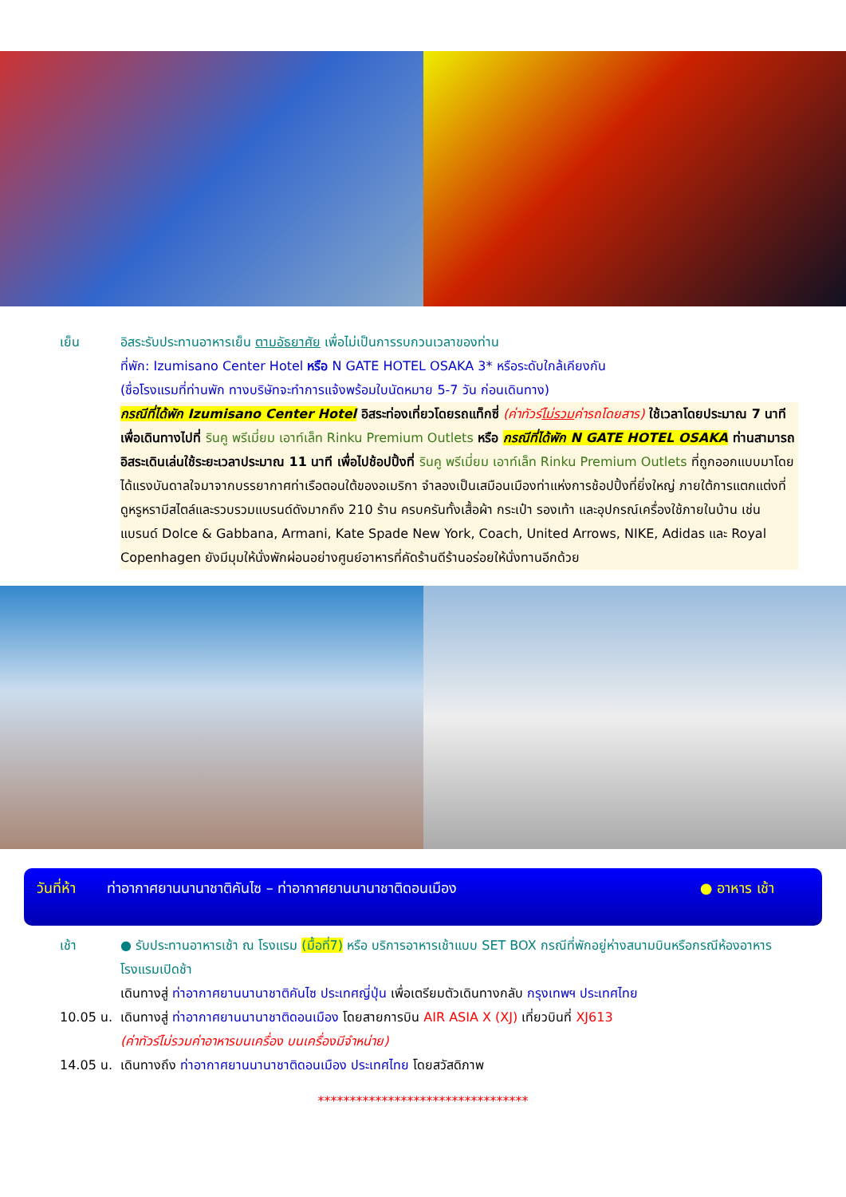เย็น อิสระรับประทานอาหารเย็น ตามอัธยาศัย เพื่อไม่เป็นการรบกวนเวลาของท่าน
ที่พัก: Izumisano Center Hotel หรือ N GATE HOTEL OSAKA 3* หรือระดับใกล้เคียงกัน
(ชื่อโรงแรมที่ท่านพัก ทางบริษัทจะทำการแจ้งพร้อมใบนัดหมาย 5-7 วัน ก่อนเดินทาง)
กรณีที่ได้พัก Izumisano Center Hotel อิสระท่องเที่ยวโดยรถแท็กซี่ (ค่าทัวร์ไม่รวมค่ารถโดยสาร) ใช้เวลาโดยประมาณ 7 นาที เพื่อเดินทางไปที่ รินคู พรีเมี่ยม เอาท์เล็ท Rinku Premium Outlets หรือ กรณีที่ได้พัก N GATE HOTEL OSAKA ท่านสามารถอิสระเดินเล่นใช้ระยะเวลาประมาณ 11 นาที เพื่อไปช้อปปิ้งที่ รินคู พรีเมี่ยม เอาท์เล็ท Rinku Premium Outlets ที่ถูกออกแบบมาโดยได้แรงบันดาลใจมาจากบรรยากาศท่าเรือตอนใต้ของอเมริกา จำลองเป็นเสมือนเมืองท่าแห่งการช้อปปิ้งที่ยิ่งใหญ่ ภายใต้การแตกแต่งที่ดูหรูหรามีสไตล์และรวบรวมแบรนด์ดังมากถึง 210 ร้าน ครบครันทั้งเสื้อผ้า กระเป๋า รองเท้า และอุปกรณ์เครื่องใช้ภายในบ้าน เช่นแบรนด์ Dolce & Gabbana, Armani, Kate Spade New York, Coach, United Arrows, NIKE, Adidas และ Royal Copenhagen ยังมีมุมให้นั่งพักผ่อนอย่างศูนย์อาหารที่คัดร้านดีร้านอร่อยให้นั่งทานอีกด้วย
วันที่ห้า ท่าอากาศยานนานาชาติคันไซ – ท่าอากาศยานนานาชาติดอนเมือง ● อาหาร เช้า
เช้า ● รับประทานอาหารเช้า ณ โรงแรม (มื้อที่7) หรือ บริการอาหารเช้าแบบ SET BOX กรณีที่พักอยู่ห่างสนามบินหรือกรณีห้องอาหารโรงแรมเปิดช้า
เดินทางสู่ ท่าอากาศยานนานาชาติคันไซ ประเทศญี่ปุ่น เพื่อเตรียมตัวเดินทางกลับ กรุงเทพฯ ประเทศไทย
10.05 น.
เดินทางสู่ ท่าอากาศยานนานาชาติดอนเมือง โดยสายการบิน AIR ASIA X (XJ) เที่ยวบินที่ XJ613
(ค่าทัวร์ไม่รวมค่าอาหารบนเครื่อง บนเครื่องมีจำหน่าย)
14.05 น.
เดินทางถึง ท่าอากาศยานนานาชาติดอนเมือง ประเทศไทย โดยสวัสดิภาพ
*********************************